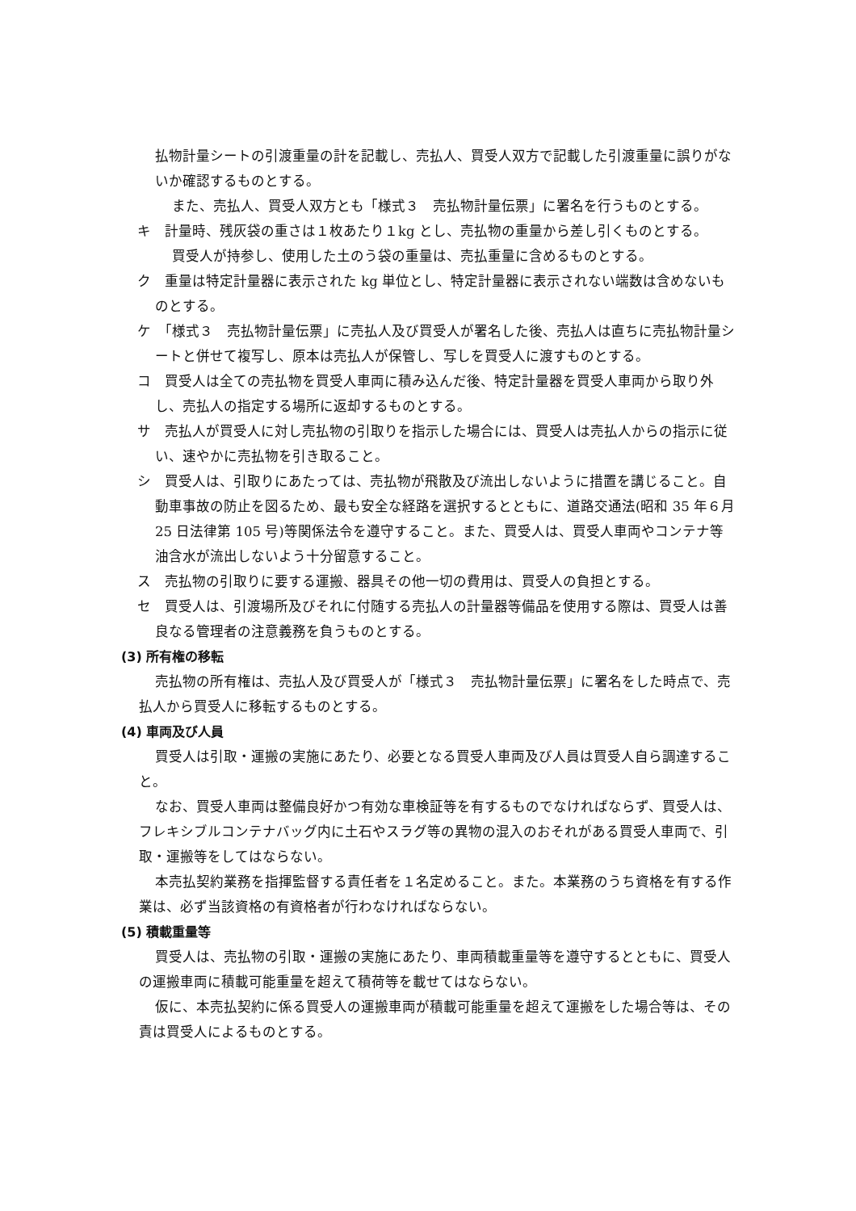払物計量シートの引渡重量の計を記載し、売払人、買受人双方で記載した引渡重量に誤りがないか確認するものとする。
また、売払人、買受人双方とも「様式３　売払物計量伝票」に署名を行うものとする。
キ　計量時、残灰袋の重さは１枚あたり１kg とし、売払物の重量から差し引くものとする。
買受人が持参し、使用した土のう袋の重量は、売払重量に含めるものとする。
ク　重量は特定計量器に表示された kg 単位とし、特定計量器に表示されない端数は含めないものとする。
ケ　「様式３　売払物計量伝票」に売払人及び買受人が署名した後、売払人は直ちに売払物計量シートと併せて複写し、原本は売払人が保管し、写しを買受人に渡すものとする。
コ　買受人は全ての売払物を買受人車両に積み込んだ後、特定計量器を買受人車両から取り外し、売払人の指定する場所に返却するものとする。
サ　売払人が買受人に対し売払物の引取りを指示した場合には、買受人は売払人からの指示に従い、速やかに売払物を引き取ること。
シ　買受人は、引取りにあたっては、売払物が飛散及び流出しないように措置を講じること。自動車事故の防止を図るため、最も安全な経路を選択するとともに、道路交通法(昭和 35 年６月 25 日法律第 105 号)等関係法令を遵守すること。また、買受人は、買受人車両やコンテナ等油含水が流出しないよう十分留意すること。
ス　売払物の引取りに要する運搬、器具その他一切の費用は、買受人の負担とする。
セ　買受人は、引渡場所及びそれに付随する売払人の計量器等備品を使用する際は、買受人は善良なる管理者の注意義務を負うものとする。
(3) 所有権の移転
売払物の所有権は、売払人及び買受人が「様式３　売払物計量伝票」に署名をした時点で、売払人から買受人に移転するものとする。
(4) 車両及び人員
買受人は引取・運搬の実施にあたり、必要となる買受人車両及び人員は買受人自ら調達すること。
なお、買受人車両は整備良好かつ有効な車検証等を有するものでなければならず、買受人は、フレキシブルコンテナバッグ内に土石やスラグ等の異物の混入のおそれがある買受人車両で、引取・運搬等をしてはならない。
本売払契約業務を指揮監督する責任者を１名定めること。また。本業務のうち資格を有する作業は、必ず当該資格の有資格者が行わなければならない。
(5) 積載重量等
買受人は、売払物の引取・運搬の実施にあたり、車両積載重量等を遵守するとともに、買受人の運搬車両に積載可能重量を超えて積荷等を載せてはならない。
仮に、本売払契約に係る買受人の運搬車両が積載可能重量を超えて運搬をした場合等は、その責は買受人によるものとする。